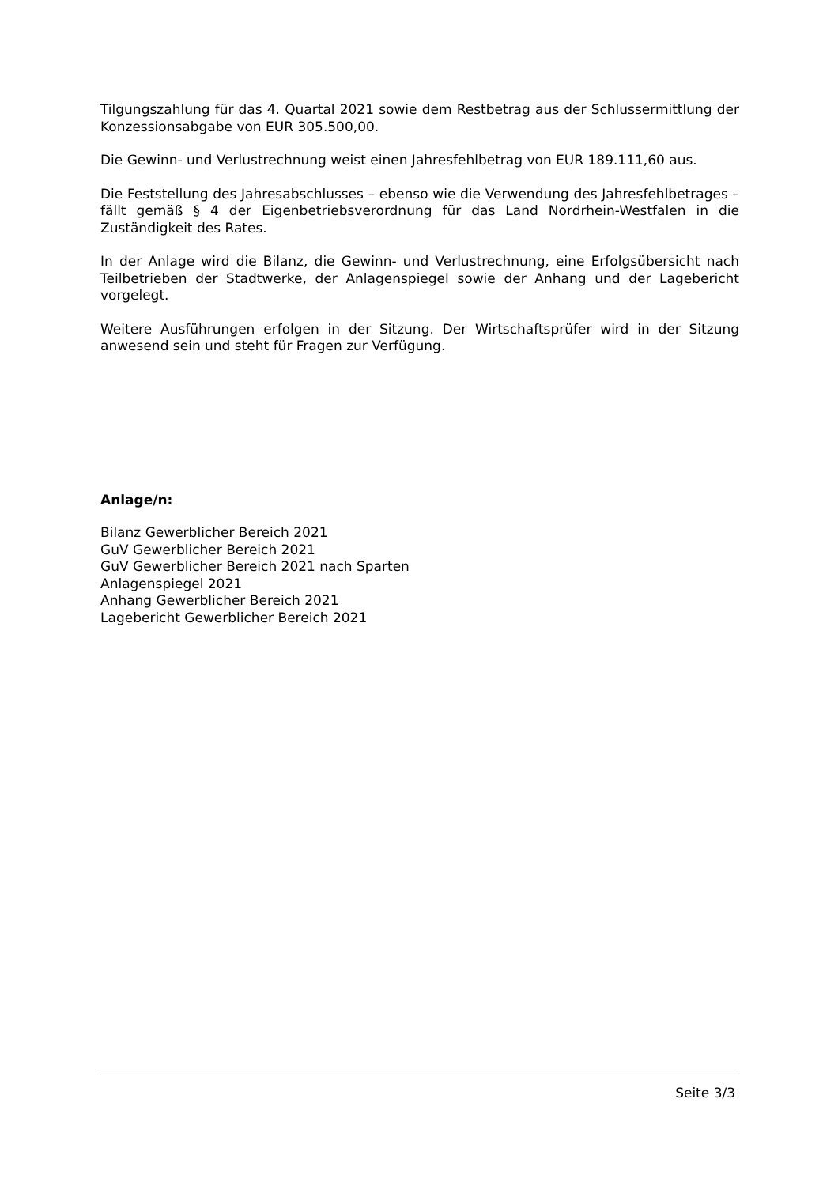Tilgungszahlung für das 4. Quartal 2021 sowie dem Restbetrag aus der Schlussermittlung der Konzessionsabgabe von EUR 305.500,00.
Die Gewinn- und Verlustrechnung weist einen Jahresfehlbetrag von EUR 189.111,60 aus.
Die Feststellung des Jahresabschlusses – ebenso wie die Verwendung des Jahresfehlbetrages – fällt gemäß § 4 der Eigenbetriebsverordnung für das Land Nordrhein-Westfalen in die Zuständigkeit des Rates.
In der Anlage wird die Bilanz, die Gewinn- und Verlustrechnung, eine Erfolgsübersicht nach Teilbetrieben der Stadtwerke, der Anlagenspiegel sowie der Anhang und der Lagebericht vorgelegt.
Weitere Ausführungen erfolgen in der Sitzung. Der Wirtschaftsprüfer wird in der Sitzung anwesend sein und steht für Fragen zur Verfügung.
Anlage/n:
Bilanz Gewerblicher Bereich 2021
GuV Gewerblicher Bereich 2021
GuV Gewerblicher Bereich 2021 nach Sparten
Anlagenspiegel 2021
Anhang Gewerblicher Bereich 2021
Lagebericht Gewerblicher Bereich 2021
Seite 3/3